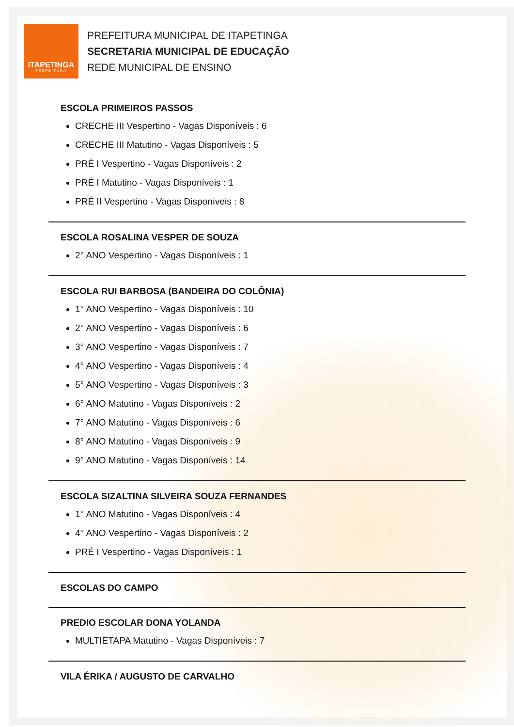ITAPETINGA
PREFEITURA
PREFEITURA MUNICIPAL DE ITAPETINGA
SECRETARIA MUNICIPAL DE EDUCAÇÃO
REDE MUNICIPAL DE ENSINO
ESCOLA PRIMEIROS PASSOS
CRECHE III Vespertino - Vagas Disponíveis : 6
CRECHE III Matutino - Vagas Disponíveis : 5
PRÉ I Vespertino - Vagas Disponíveis : 2
PRÉ I Matutino - Vagas Disponíveis : 1
PRÉ II Vespertino - Vagas Disponíveis : 8
ESCOLA ROSALINA VESPER DE SOUZA
2° ANO Vespertino - Vagas Disponíveis : 1
ESCOLA RUI BARBOSA (BANDEIRA DO COLÔNIA)
1° ANO Vespertino - Vagas Disponíveis : 10
2° ANO Vespertino - Vagas Disponíveis : 6
3° ANO Vespertino - Vagas Disponíveis : 7
4° ANO Vespertino - Vagas Disponíveis : 4
5° ANO Vespertino - Vagas Disponíveis : 3
6° ANO Matutino - Vagas Disponíveis : 2
7° ANO Matutino - Vagas Disponíveis : 6
8° ANO Matutino - Vagas Disponíveis : 9
9° ANO Matutino - Vagas Disponíveis : 14
ESCOLA SIZALTINA SILVEIRA SOUZA FERNANDES
1° ANO Matutino - Vagas Disponíveis : 4
4° ANO Vespertino - Vagas Disponíveis : 2
PRÉ I Vespertino - Vagas Disponíveis : 1
ESCOLAS DO CAMPO
PREDIO ESCOLAR DONA YOLANDA
MULTIETAPA Matutino - Vagas Disponíveis : 7
VILA ÉRIKA / AUGUSTO DE CARVALHO